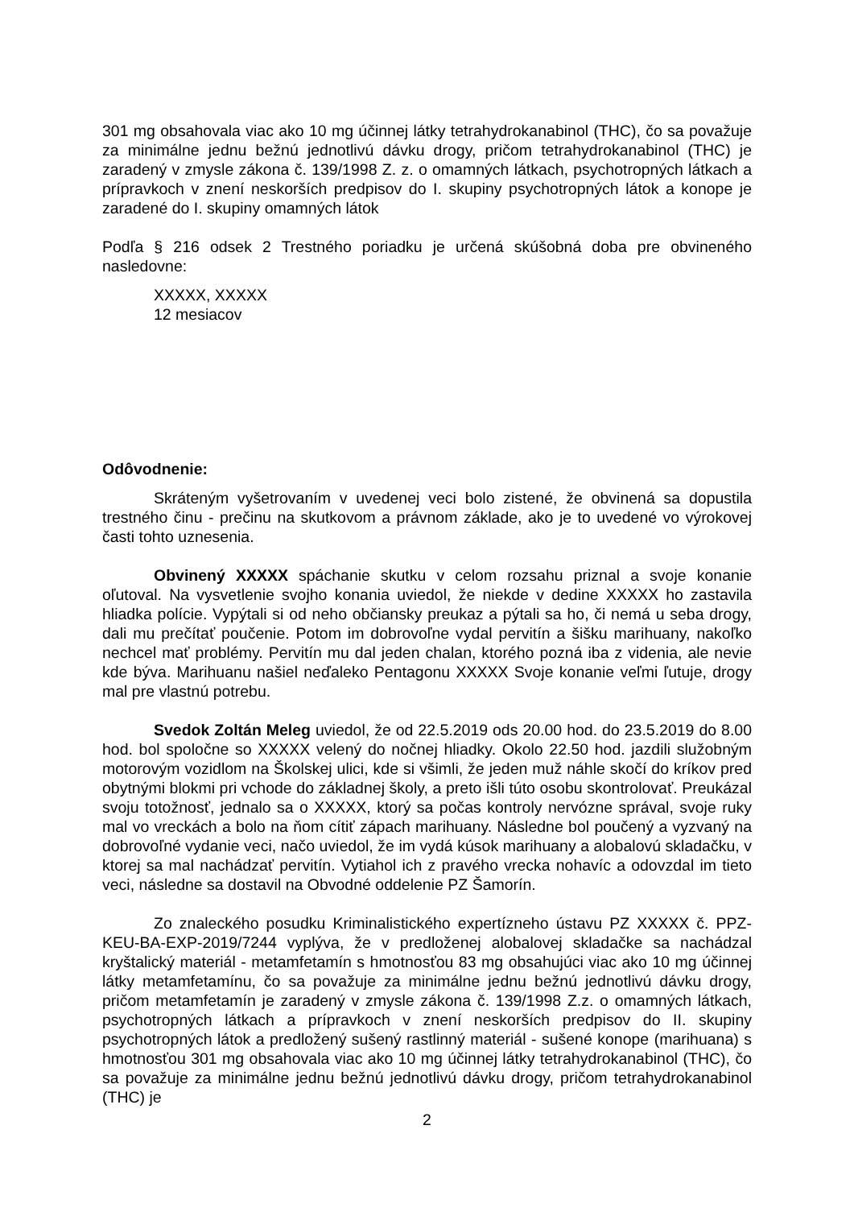301 mg obsahovala viac ako 10 mg účinnej látky tetrahydrokanabinol (THC), čo sa považuje za minimálne jednu bežnú jednotlivú dávku drogy, pričom tetrahydrokanabinol (THC) je zaradený v zmysle zákona č. 139/1998 Z. z. o omamných látkach, psychotropných látkach a prípravkoch v znení neskorších predpisov do I. skupiny psychotropných látok a konope je zaradené do I. skupiny omamných látok
Podľa § 216 odsek 2 Trestného poriadku je určená skúšobná doba pre obvineného nasledovne:
XXXXX, XXXXX
12 mesiacov
Odôvodnenie:
Skráteným vyšetrovaním v uvedenej veci bolo zistené, že obvinená sa dopustila trestného činu - prečinu na skutkovom a právnom základe, ako je to uvedené vo výrokovej časti tohto uznesenia.
Obvinený XXXXX spáchanie skutku v celom rozsahu priznal a svoje konanie oľutoval. Na vysvetlenie svojho konania uviedol, že niekde v dedine XXXXX ho zastavila hliadka polície. Vypýtali si od neho občiansky preukaz a pýtali sa ho, či nemá u seba drogy, dali mu prečítať poučenie. Potom im dobrovoľne vydal pervitín a šišku marihuany, nakoľko nechcel mať problémy. Pervitín mu dal jeden chalan, ktorého pozná iba z videnia, ale nevie kde býva. Marihuanu našiel neďaleko Pentagonu XXXXX Svoje konanie veľmi ľutuje, drogy mal pre vlastnú potrebu.
Svedok Zoltán Meleg uviedol, že od 22.5.2019 ods 20.00 hod. do 23.5.2019 do 8.00 hod. bol spoločne so XXXXX velený do nočnej hliadky. Okolo 22.50 hod. jazdili služobným motorovým vozidlom na Školskej ulici, kde si všimli, že jeden muž náhle skočí do kríkov pred obytnými blokmi pri vchode do základnej školy, a preto išli túto osobu skontrolovať. Preukázal svoju totožnosť, jednalo sa o XXXXX, ktorý sa počas kontroly nervózne správal, svoje ruky mal vo vreckách a bolo na ňom cítiť zápach marihuany. Následne bol poučený a vyzvaný na dobrovoľné vydanie veci, načo uviedol, že im vydá kúsok marihuany a alobalovú skladačku, v ktorej sa mal nachádzať pervitín. Vytiahol ich z pravého vrecka nohavíc a odovzdal im tieto veci, následne sa dostavil na Obvodné oddelenie PZ Šamorín.
Zo znaleckého posudku Kriminalistického expertízneho ústavu PZ XXXXX č. PPZ-KEU-BA-EXP-2019/7244 vyplýva, že v predloženej alobalovej skladačke sa nachádzal kryštalický materiál - metamfetamín s hmotnosťou 83 mg obsahujúci viac ako 10 mg účinnej látky metamfetamínu, čo sa považuje za minimálne jednu bežnú jednotlivú dávku drogy, pričom metamfetamín je zaradený v zmysle zákona č. 139/1998 Z.z. o omamných látkach, psychotropných látkach a prípravkoch v znení neskorších predpisov do II. skupiny psychotropných látok a predložený sušený rastlinný materiál - sušené konope (marihuana) s hmotnosťou 301 mg obsahovala viac ako 10 mg účinnej látky tetrahydrokanabinol (THC), čo sa považuje za minimálne jednu bežnú jednotlivú dávku drogy, pričom tetrahydrokanabinol (THC) je
2